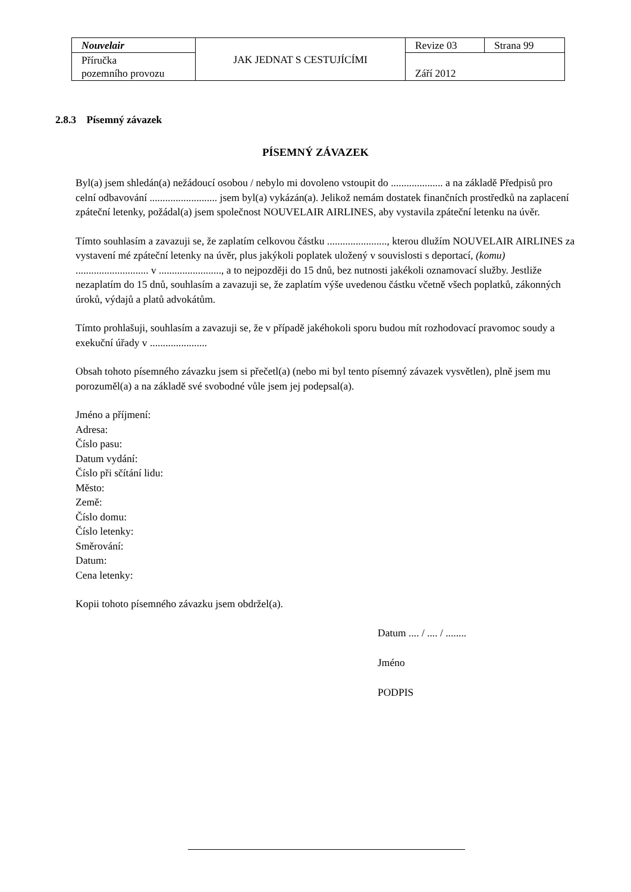| Nouvelair | JAK JEDNAT S CESTUJÍCÍMI | Revize 03 | Strana 99 |
| Příručka pozemního provozu | | Září 2012 | |
2.8.3 Písemný závazek
PÍSEMNÝ ZÁVAZEK
Byl(a) jsem shledán(a) nežádoucí osobou / nebylo mi dovoleno vstoupit do .................... a na základě Předpisů pro celní odbavování .......................... jsem byl(a) vykázán(a). Jelikož nemám dostatek finančních prostředků na zaplacení zpáteční letenky, požádal(a) jsem společnost NOUVELAIR AIRLINES, aby vystavila zpáteční letenku na úvěr.
Tímto souhlasím a zavazuji se, že zaplatím celkovou částku ......................., kterou dlužím NOUVELAIR AIRLINES za vystavení mé zpáteční letenky na úvěr, plus jakýkoli poplatek uložený v souvislosti s deportací, (komu) ............................ v ........................, a to nejpozději do 15 dnů, bez nutnosti jakékoli oznamovací služby. Jestliže nezaplatím do 15 dnů, souhlasím a zavazuji se, že zaplatím výše uvedenou částku včetně všech poplatků, zákonných úroků, výdajů a platů advokátům.
Tímto prohlašuji, souhlasím a zavazuji se, že v případě jakéhokoli sporu budou mít rozhodovací pravomoc soudy a exekuční úřady v ......................
Obsah tohoto písemného závazku jsem si přečetl(a) (nebo mi byl tento písemný závazek vysvětlen), plně jsem mu porozuměl(a) a na základě své svobodné vůle jsem jej podepsal(a).
Jméno a příjmení:
Adresa:
Číslo pasu:
Datum vydání:
Číslo při sčítání lidu:
Město:
Země:
Číslo domu:
Číslo letenky:
Směrování:
Datum:
Cena letenky:
Kopii tohoto písemného závazku jsem obdržel(a).
Datum .... / .... / ........
Jméno
PODPIS